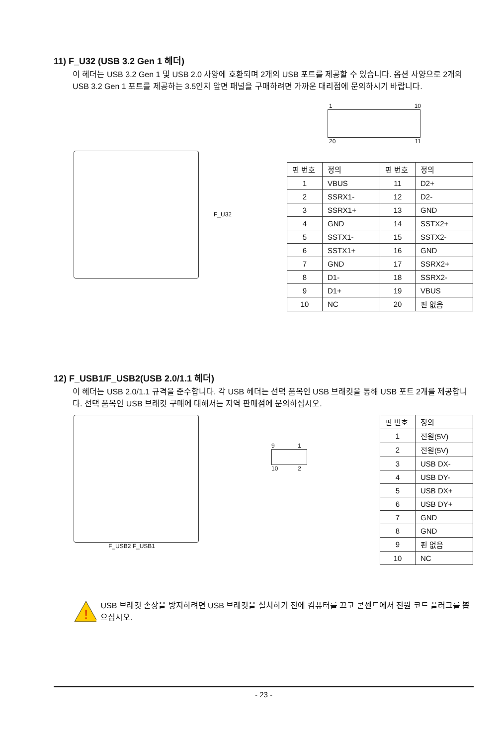11) F_U32 (USB 3.2 Gen 1 헤더)
이 헤더는 USB 3.2 Gen 1 및 USB 2.0 사양에 호환되며 2개의 USB 포트를 제공할 수 있습니다. 옵션 사양으로 2개의 USB 3.2 Gen 1 포트를 제공하는 3.5인치 앞면 패널을 구매하려면 가까운 대리점에 문의하시기 바랍니다.
F_U32
1 10
20 11
| 핀 번호 | 정의 | 핀 번호 | 정의 |
| 1 | VBUS | 11 | D2+ |
| 2 | SSRX1- | 12 | D2- |
| 3 | SSRX1+ | 13 | GND |
| 4 | GND | 14 | SSTX2+ |
| 5 | SSTX1- | 15 | SSTX2- |
| 6 | SSTX1+ | 16 | GND |
| 7 | GND | 17 | SSRX2+ |
| 8 | D1- | 18 | SSRX2- |
| 9 | D1+ | 19 | VBUS |
| 10 | NC | 20 | 핀 없음 |
12) F_USB1/F_USB2(USB 2.0/1.1 헤더)
이 헤더는 USB 2.0/1.1 규격을 준수합니다. 각 USB 헤더는 선택 품목인 USB 브래킷을 통해 USB 포트 2개를 제공합니다. 선택 품목인 USB 브래킷 구매에 대해서는 지역 판매점에 문의하십시오.
F_USB2 F_USB1
9 1
10 2
| 핀 번호 | 정의 |
| 1 | 전원(5V) |
| 2 | 전원(5V) |
| 3 | USB DX- |
| 4 | USB DY- |
| 5 | USB DX+ |
| 6 | USB DY+ |
| 7 | GND |
| 8 | GND |
| 9 | 핀 없음 |
| 10 | NC |
!
USB 브래킷 손상을 방지하려면 USB 브래킷을 설치하기 전에 컴퓨터를 끄고 콘센트에서 전원 코드 플러그를 뽑으십시오.
- 23 -